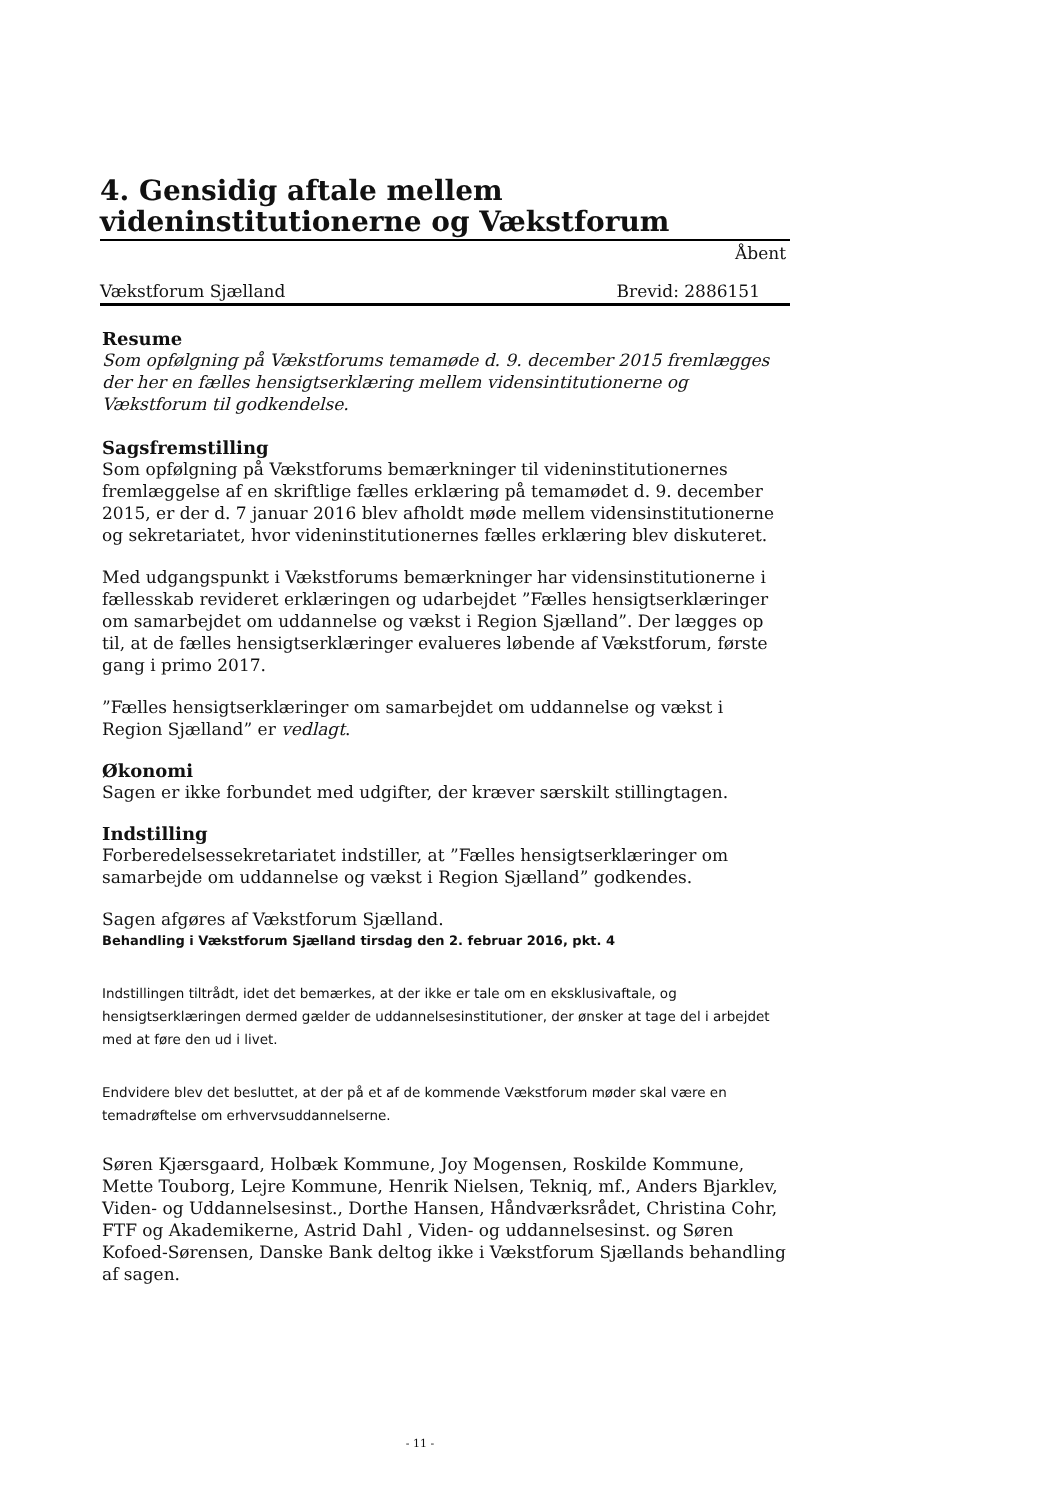4. Gensidig aftale mellem videninstitutionerne og Vækstforum
Åbent
Vækstforum Sjælland Brevid: 2886151
Resume
Som opfølgning på Vækstforums temamøde d. 9. december 2015 fremlægges der her en fælles hensigtserklæring mellem vidensintitutionerne og Vækstforum til godkendelse.
Sagsfremstilling
Som opfølgning på Vækstforums bemærkninger til videninstitutionernes fremlæggelse af en skriftlige fælles erklæring på temamødet d. 9. december 2015, er der d. 7 januar 2016 blev afholdt møde mellem vidensinstitutionerne og sekretariatet, hvor videninstitutionernes fælles erklæring blev diskuteret.
Med udgangspunkt i Vækstforums bemærkninger har vidensinstitutionerne i fællesskab revideret erklæringen og udarbejdet ”Fælles hensigtserklæringer om samarbejdet om uddannelse og vækst i Region Sjælland”. Der lægges op til, at de fælles hensigtserklæringer evalueres løbende af Vækstforum, første gang i primo 2017.
”Fælles hensigtserklæringer om samarbejdet om uddannelse og vækst i Region Sjælland” er vedlagt.
Økonomi
Sagen er ikke forbundet med udgifter, der kræver særskilt stillingtagen.
Indstilling
Forberedelsessekretariatet indstiller, at ”Fælles hensigtserklæringer om samarbejde om uddannelse og vækst i Region Sjælland” godkendes.
Sagen afgøres af Vækstforum Sjælland.
Behandling i Vækstforum Sjælland tirsdag den 2. februar 2016, pkt. 4
Indstillingen tiltrådt, idet det bemærkes, at der ikke er tale om en eksklusivaftale, og hensigtserklæringen dermed gælder de uddannelsesinstitutioner, der ønsker at tage del i arbejdet med at føre den ud i livet.
Endvidere blev det besluttet, at der på et af de kommende Vækstforum møder skal være en temadrøftelse om erhvervsuddannelserne.
Søren Kjærsgaard, Holbæk Kommune, Joy Mogensen, Roskilde Kommune, Mette Touborg, Lejre Kommune, Henrik Nielsen, Tekniq, mf., Anders Bjarklev, Viden- og Uddannelsesinst., Dorthe Hansen, Håndværksrådet, Christina Cohr, FTF og Akademikerne, Astrid Dahl , Viden- og uddannelsesinst. og Søren Kofoed-Sørensen, Danske Bank deltog ikke i Vækstforum Sjællands behandling af sagen.
- 11 -